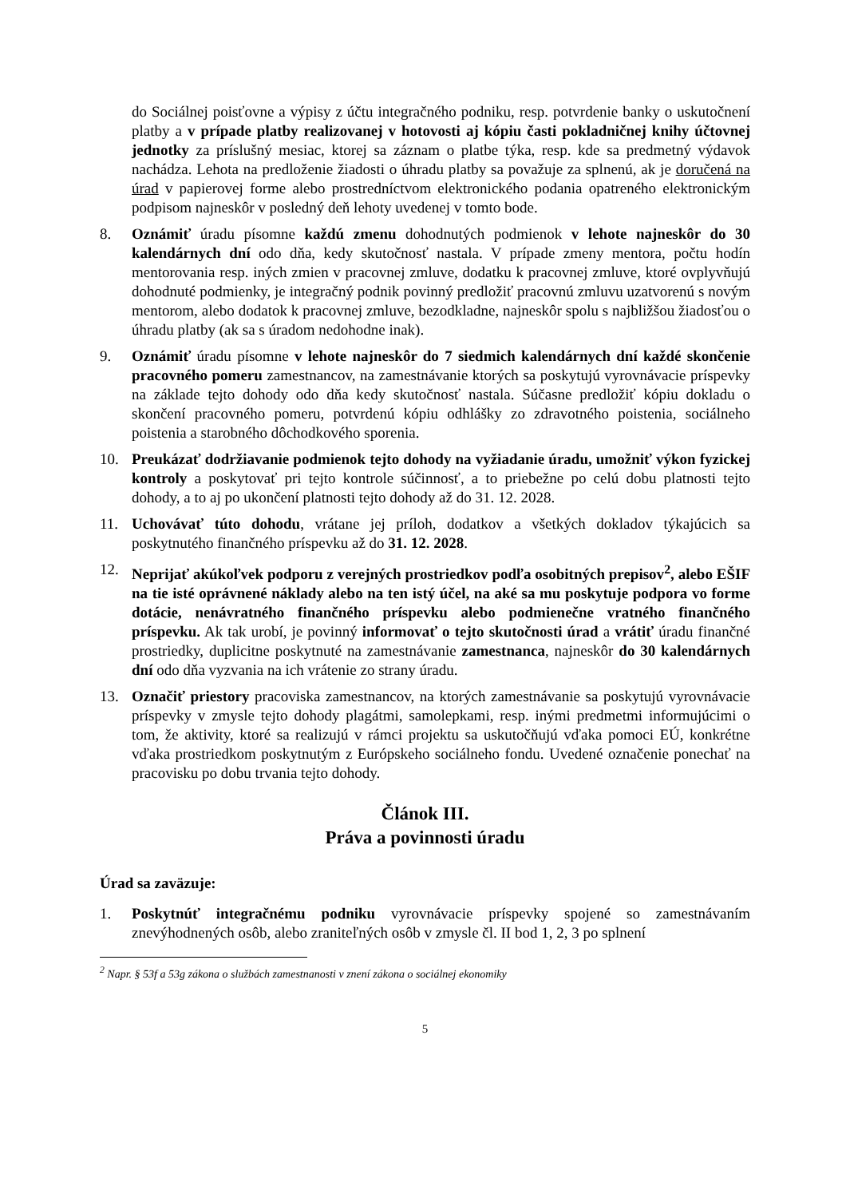do Sociálnej poisťovne a výpisy z účtu integračného podniku, resp. potvrdenie banky o uskutočnení platby a v prípade platby realizovanej v hotovosti aj kópiu časti pokladničnej knihy účtovnej jednotky za príslušný mesiac, ktorej sa záznam o platbe týka, resp. kde sa predmetný výdavok nachádza. Lehota na predloženie žiadosti o úhradu platby sa považuje za splnenú, ak je doručená na úrad v papierovej forme alebo prostredníctvom elektronického podania opatreného elektronickým podpisom najneskôr v posledný deň lehoty uvedenej v tomto bode.
8. Oznámiť úradu písomne každú zmenu dohodnutých podmienok v lehote najneskôr do 30 kalendárnych dní odo dňa, kedy skutočnosť nastala. V prípade zmeny mentora, počtu hodín mentorovania resp. iných zmien v pracovnej zmluve, dodatku k pracovnej zmluve, ktoré ovplyvňujú dohodnuté podmienky, je integračný podnik povinný predložiť pracovnú zmluvu uzatvorenú s novým mentorom, alebo dodatok k pracovnej zmluve, bezodkladne, najneskôr spolu s najbližšou žiadosťou o úhradu platby (ak sa s úradom nedohodne inak).
9. Oznámiť úradu písomne v lehote najneskôr do 7 siedmich kalendárnych dní každé skončenie pracovného pomeru zamestnancov, na zamestnávanie ktorých sa poskytujú vyrovnávacie príspevky na základe tejto dohody odo dňa kedy skutočnosť nastala. Súčasne predložiť kópiu dokladu o skončení pracovného pomeru, potvrdenú kópiu odhlášky zo zdravotného poistenia, sociálneho poistenia a starobného dôchodkového sporenia.
10. Preukázať dodržiavanie podmienok tejto dohody na vyžiadanie úradu, umožniť výkon fyzickej kontroly a poskytovať pri tejto kontrole súčinnosť, a to priebežne po celú dobu platnosti tejto dohody, a to aj po ukončení platnosti tejto dohody až do 31. 12. 2028.
11. Uchovávať túto dohodu, vrátane jej príloh, dodatkov a všetkých dokladov týkajúcich sa poskytnutého finančného príspevku až do 31. 12. 2028.
12. Neprijať akúkoľvek podporu z verejných prostriedkov podľa osobitných prepisov<sup>2</sup>, alebo EŠIF na tie isté oprávnené náklady alebo na ten istý účel, na aké sa mu poskytuje podpora vo forme dotácie, nenávratného finančného príspevku alebo podmienečne vratného finančného príspevku. Ak tak urobí, je povinný informovať o tejto skutočnosti úrad a vrátiť úradu finančné prostriedky, duplicitne poskytnuté na zamestnávanie zamestnanca, najneskôr do 30 kalendárnych dní odo dňa vyzvania na ich vrátenie zo strany úradu.
13. Označiť priestory pracoviska zamestnancov, na ktorých zamestnávanie sa poskytujú vyrovnávacie príspevky v zmysle tejto dohody plagátmi, samolepkami, resp. inými predmetmi informujúcimi o tom, že aktivity, ktoré sa realizujú v rámci projektu sa uskutočňujú vďaka pomoci EÚ, konkrétne vďaka prostriedkom poskytnutým z Európskeho sociálneho fondu. Uvedené označenie ponechať na pracovisku po dobu trvania tejto dohody.
Článok III.
Práva a povinnosti úradu
Úrad sa zaväzuje:
1. Poskytnúť integračnému podniku vyrovnávacie príspevky spojené so zamestnávaním znevýhodnených osôb, alebo zraniteľných osôb v zmysle čl. II bod 1, 2, 3 po splnení
<sup>2</sup> Napr. § 53f a 53g zákona o službách zamestnanosti v znení zákona o sociálnej ekonomiky
5